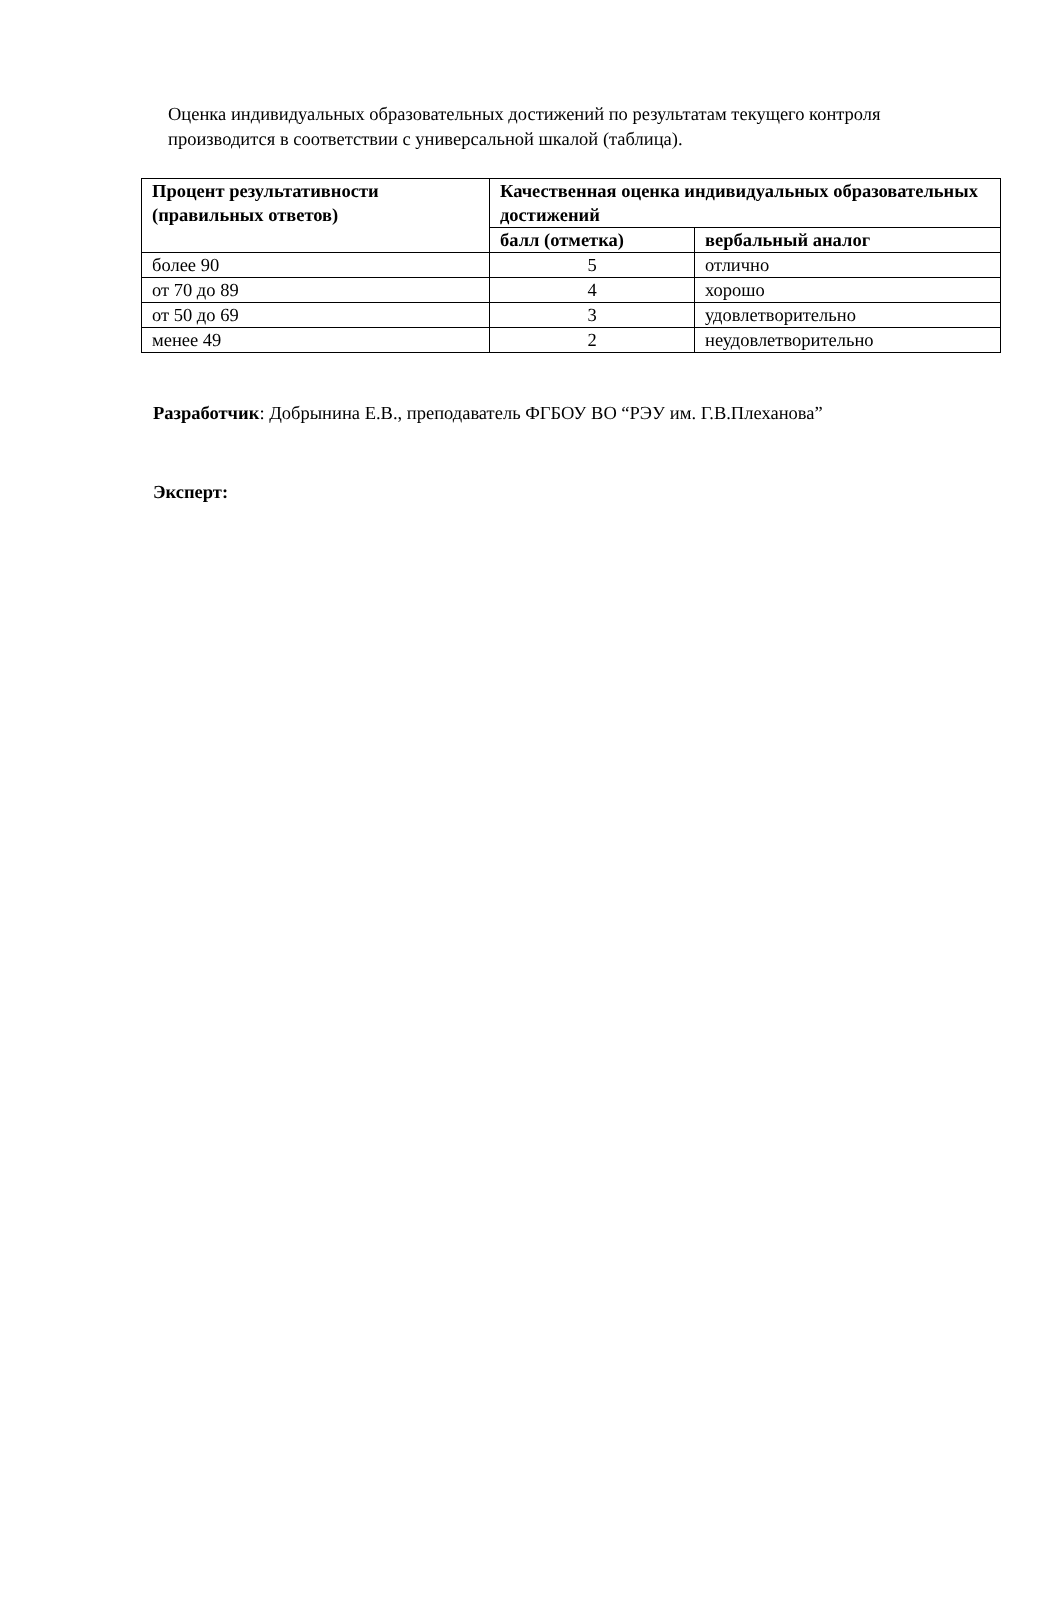Оценка индивидуальных образовательных достижений по результатам текущего контроля производится в соответствии с универсальной шкалой (таблица).
| Процент результативности (правильных ответов) | Качественная оценка индивидуальных образовательных достижений | |
| --- | --- | --- |
| | балл (отметка) | вербальный аналог |
| более 90 | 5 | отлично |
| от 70 до 89 | 4 | хорошо |
| от 50 до 69 | 3 | удовлетворительно |
| менее 49 | 2 | неудовлетворительно |
Разработчик: Добрынина Е.В., преподаватель ФГБОУ ВО “РЭУ им. Г.В.Плеханова”
Эксперт: